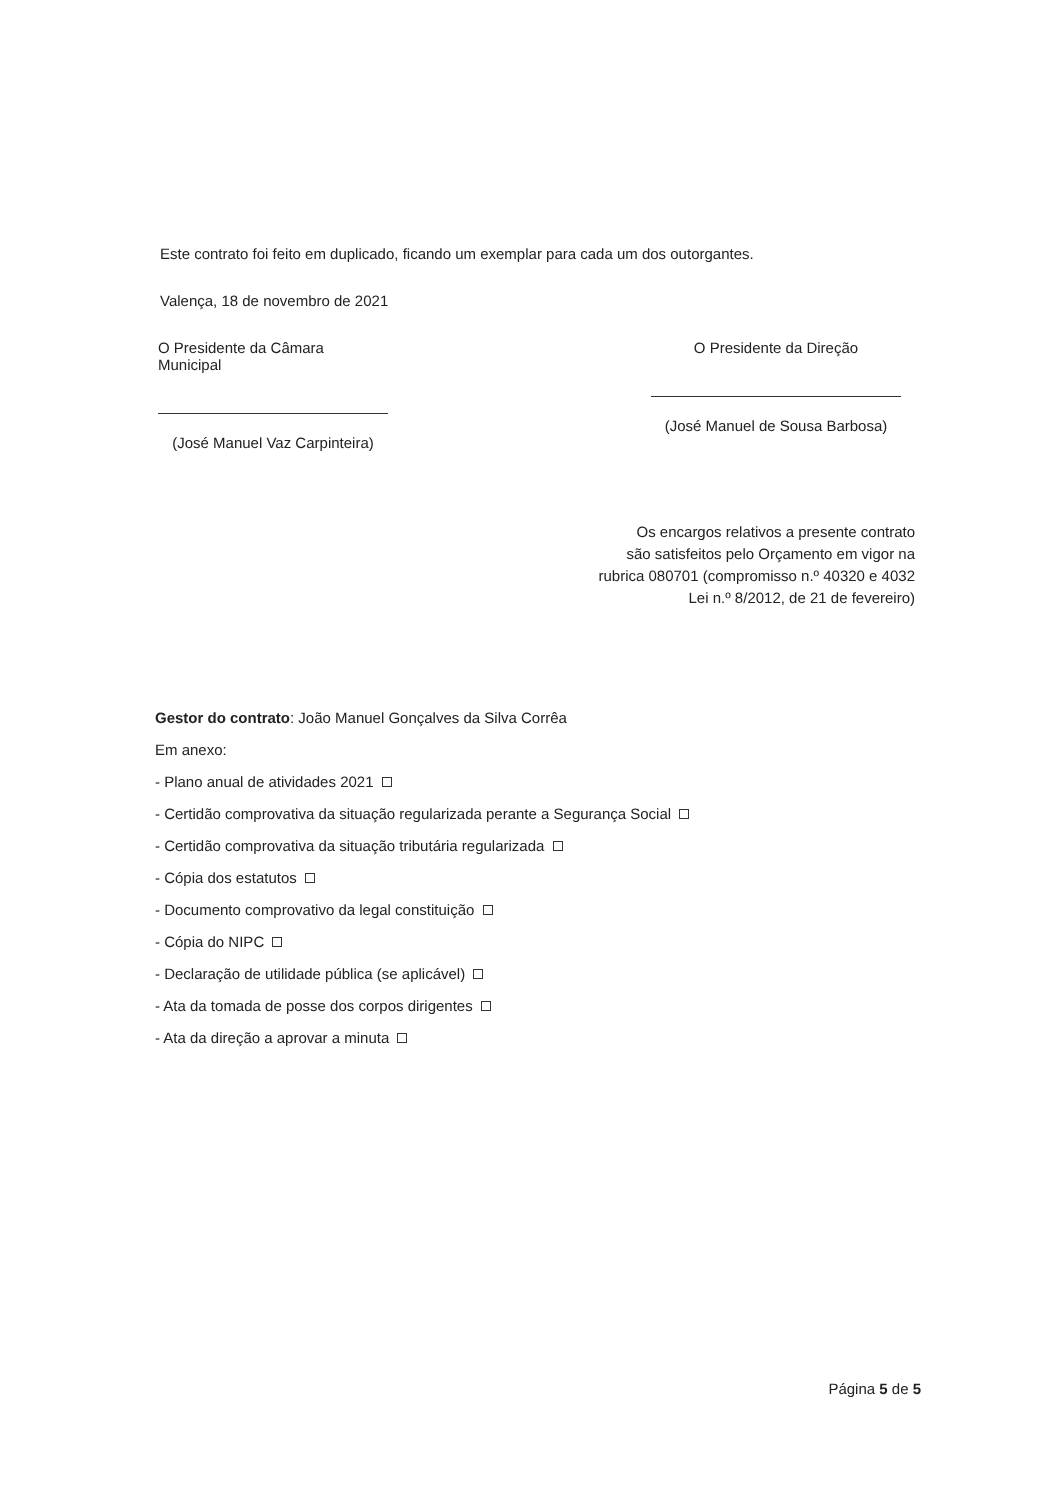Este contrato foi feito em duplicado, ficando um exemplar para cada um dos outorgantes.
Valença, 18 de novembro de 2021
O Presidente da Câmara Municipal
(José Manuel Vaz Carpinteira)
O Presidente da Direção
(José Manuel de Sousa Barbosa)
Os encargos relativos a presente contrato
são satisfeitos pelo Orçamento em vigor na
rubrica 080701 (compromisso n.º 40320 e 4032
Lei n.º 8/2012, de 21 de fevereiro)
Gestor do contrato: João Manuel Gonçalves da Silva Corrêa
Em anexo:
- Plano anual de atividades 2021
- Certidão comprovativa da situação regularizada perante a Segurança Social
- Certidão comprovativa da situação tributária regularizada
- Cópia dos estatutos
- Documento comprovativo da legal constituição
- Cópia do NIPC
- Declaração de utilidade pública (se aplicável)
- Ata da tomada de posse dos corpos dirigentes
- Ata da direção a aprovar a minuta
Página 5 de 5